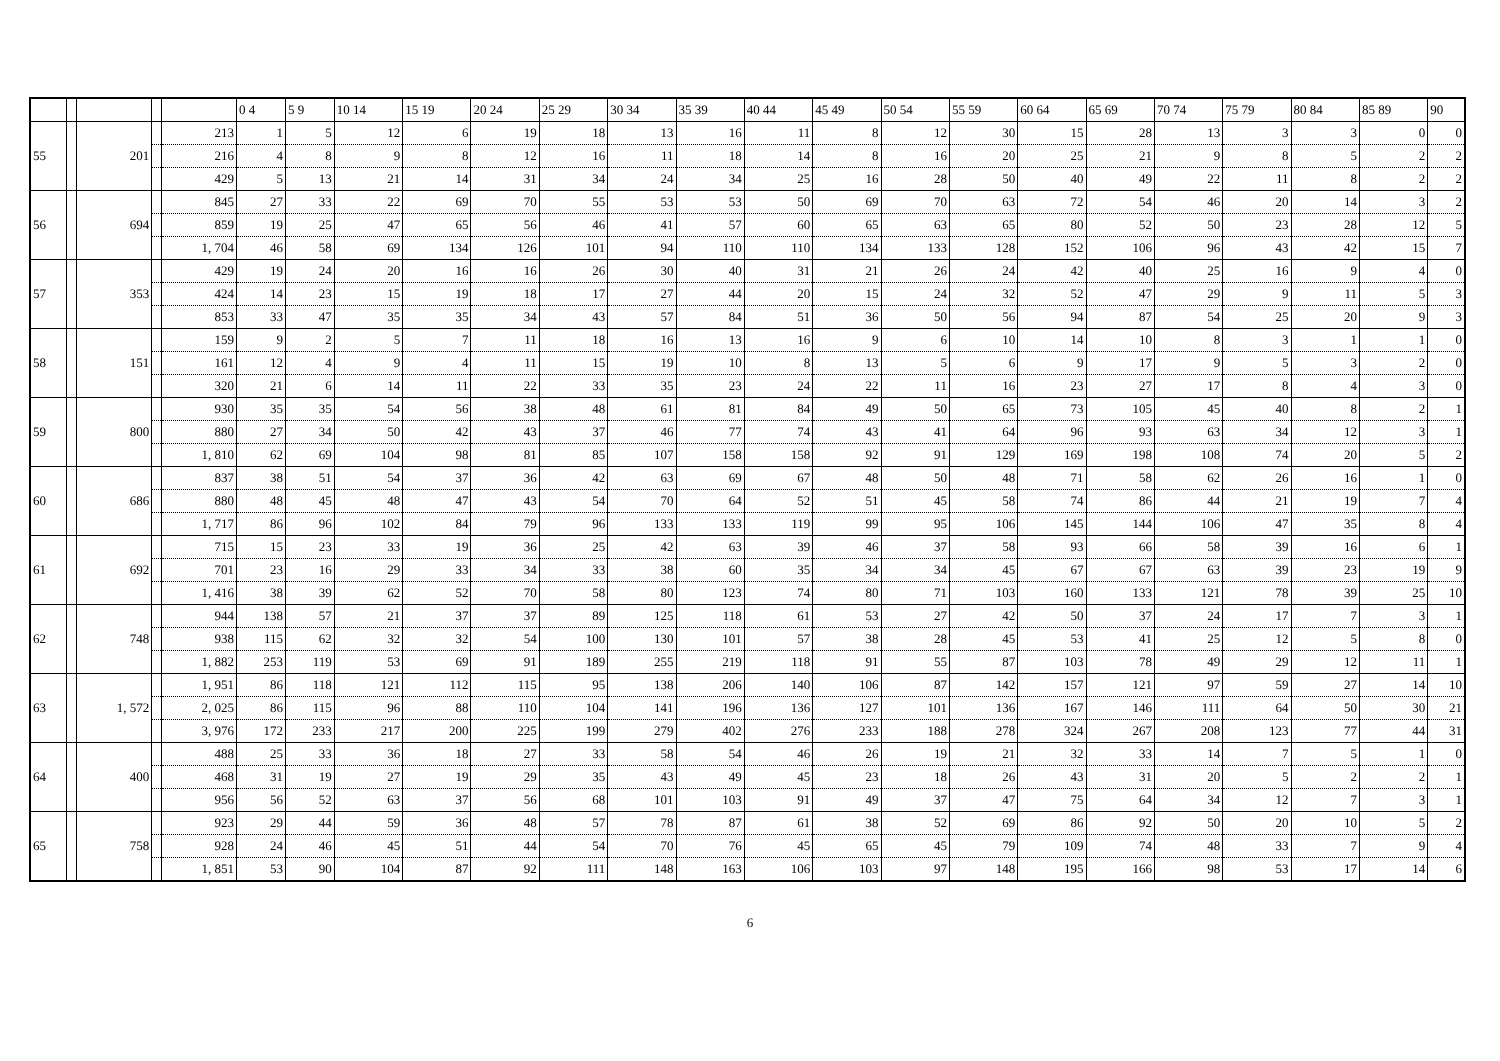| | | | | | 0 4 | 5 9 | 10 14 | 15 19 | 20 24 | 25 29 | 30 34 | 35 39 | 40 44 | 45 49 | 50 54 | 55 59 | 60 64 | 65 69 | 70 74 | 75 79 | 80 84 | 85 89 | 90 |
| --- | --- | --- | --- | --- | --- | --- | --- | --- | --- | --- | --- | --- | --- | --- | --- | --- | --- | --- | --- | --- | --- | --- | --- |
| 55 | | 201 | | 213 | 1 | 5 | 12 | 6 | 19 | 18 | 13 | 16 | 11 | 8 | 12 | 30 | 15 | 28 | 13 | 3 | 3 | 0 | 0 |
| | | | | 216 | 4 | 8 | 9 | 8 | 12 | 16 | 11 | 18 | 14 | 8 | 16 | 20 | 25 | 21 | 9 | 8 | 5 | 2 | 2 |
| | | | | 429 | 5 | 13 | 21 | 14 | 31 | 34 | 24 | 34 | 25 | 16 | 28 | 50 | 40 | 49 | 22 | 11 | 8 | 2 | 2 |
| 56 | | 694 | | 845 | 27 | 33 | 22 | 69 | 70 | 55 | 53 | 53 | 50 | 69 | 70 | 63 | 72 | 54 | 46 | 20 | 14 | 3 | 2 |
| | | | | 859 | 19 | 25 | 47 | 65 | 56 | 46 | 41 | 57 | 60 | 65 | 63 | 65 | 80 | 52 | 50 | 23 | 28 | 12 | 5 |
| | | | | 1, 704 | 46 | 58 | 69 | 134 | 126 | 101 | 94 | 110 | 110 | 134 | 133 | 128 | 152 | 106 | 96 | 43 | 42 | 15 | 7 |
| 57 | | 353 | | 429 | 19 | 24 | 20 | 16 | 16 | 26 | 30 | 40 | 31 | 21 | 26 | 24 | 42 | 40 | 25 | 16 | 9 | 4 | 0 |
| | | | | 424 | 14 | 23 | 15 | 19 | 18 | 17 | 27 | 44 | 20 | 15 | 24 | 32 | 52 | 47 | 29 | 9 | 11 | 5 | 3 |
| | | | | 853 | 33 | 47 | 35 | 35 | 34 | 43 | 57 | 84 | 51 | 36 | 50 | 56 | 94 | 87 | 54 | 25 | 20 | 9 | 3 |
| 58 | | 151 | | 159 | 9 | 2 | 5 | 7 | 11 | 18 | 16 | 13 | 16 | 9 | 6 | 10 | 14 | 10 | 8 | 3 | 1 | 1 | 0 |
| | | | | 161 | 12 | 4 | 9 | 4 | 11 | 15 | 19 | 10 | 8 | 13 | 5 | 6 | 9 | 17 | 9 | 5 | 3 | 2 | 0 |
| | | | | 320 | 21 | 6 | 14 | 11 | 22 | 33 | 35 | 23 | 24 | 22 | 11 | 16 | 23 | 27 | 17 | 8 | 4 | 3 | 0 |
| 59 | | 800 | | 930 | 35 | 35 | 54 | 56 | 38 | 48 | 61 | 81 | 84 | 49 | 50 | 65 | 73 | 105 | 45 | 40 | 8 | 2 | 1 |
| | | | | 880 | 27 | 34 | 50 | 42 | 43 | 37 | 46 | 77 | 74 | 43 | 41 | 64 | 96 | 93 | 63 | 34 | 12 | 3 | 1 |
| | | | | 1, 810 | 62 | 69 | 104 | 98 | 81 | 85 | 107 | 158 | 158 | 92 | 91 | 129 | 169 | 198 | 108 | 74 | 20 | 5 | 2 |
| 60 | | 686 | | 837 | 38 | 51 | 54 | 37 | 36 | 42 | 63 | 69 | 67 | 48 | 50 | 48 | 71 | 58 | 62 | 26 | 16 | 1 | 0 |
| | | | | 880 | 48 | 45 | 48 | 47 | 43 | 54 | 70 | 64 | 52 | 51 | 45 | 58 | 74 | 86 | 44 | 21 | 19 | 7 | 4 |
| | | | | 1, 717 | 86 | 96 | 102 | 84 | 79 | 96 | 133 | 133 | 119 | 99 | 95 | 106 | 145 | 144 | 106 | 47 | 35 | 8 | 4 |
| 61 | | 692 | | 715 | 15 | 23 | 33 | 19 | 36 | 25 | 42 | 63 | 39 | 46 | 37 | 58 | 93 | 66 | 58 | 39 | 16 | 6 | 1 |
| | | | | 701 | 23 | 16 | 29 | 33 | 34 | 33 | 38 | 60 | 35 | 34 | 34 | 45 | 67 | 67 | 63 | 39 | 23 | 19 | 9 |
| | | | | 1, 416 | 38 | 39 | 62 | 52 | 70 | 58 | 80 | 123 | 74 | 80 | 71 | 103 | 160 | 133 | 121 | 78 | 39 | 25 | 10 |
| 62 | | 748 | | 944 | 138 | 57 | 21 | 37 | 37 | 89 | 125 | 118 | 61 | 53 | 27 | 42 | 50 | 37 | 24 | 17 | 7 | 3 | 1 |
| | | | | 938 | 115 | 62 | 32 | 32 | 54 | 100 | 130 | 101 | 57 | 38 | 28 | 45 | 53 | 41 | 25 | 12 | 5 | 8 | 0 |
| | | | | 1, 882 | 253 | 119 | 53 | 69 | 91 | 189 | 255 | 219 | 118 | 91 | 55 | 87 | 103 | 78 | 49 | 29 | 12 | 11 | 1 |
| 63 | | 1, 572 | | 1, 951 | 86 | 118 | 121 | 112 | 115 | 95 | 138 | 206 | 140 | 106 | 87 | 142 | 157 | 121 | 97 | 59 | 27 | 14 | 10 |
| | | | | 2, 025 | 86 | 115 | 96 | 88 | 110 | 104 | 141 | 196 | 136 | 127 | 101 | 136 | 167 | 146 | 111 | 64 | 50 | 30 | 21 |
| | | | | 3, 976 | 172 | 233 | 217 | 200 | 225 | 199 | 279 | 402 | 276 | 233 | 188 | 278 | 324 | 267 | 208 | 123 | 77 | 44 | 31 |
| 64 | | 400 | | 488 | 25 | 33 | 36 | 18 | 27 | 33 | 58 | 54 | 46 | 26 | 19 | 21 | 32 | 33 | 14 | 7 | 5 | 1 | 0 |
| | | | | 468 | 31 | 19 | 27 | 19 | 29 | 35 | 43 | 49 | 45 | 23 | 18 | 26 | 43 | 31 | 20 | 5 | 2 | 2 | 1 |
| | | | | 956 | 56 | 52 | 63 | 37 | 56 | 68 | 101 | 103 | 91 | 49 | 37 | 47 | 75 | 64 | 34 | 12 | 7 | 3 | 1 |
| 65 | | 758 | | 923 | 29 | 44 | 59 | 36 | 48 | 57 | 78 | 87 | 61 | 38 | 52 | 69 | 86 | 92 | 50 | 20 | 10 | 5 | 2 |
| | | | | 928 | 24 | 46 | 45 | 51 | 44 | 54 | 70 | 76 | 45 | 65 | 45 | 79 | 109 | 74 | 48 | 33 | 7 | 9 | 4 |
| | | | | 1, 851 | 53 | 90 | 104 | 87 | 92 | 111 | 148 | 163 | 106 | 103 | 97 | 148 | 195 | 166 | 98 | 53 | 17 | 14 | 6 |
6